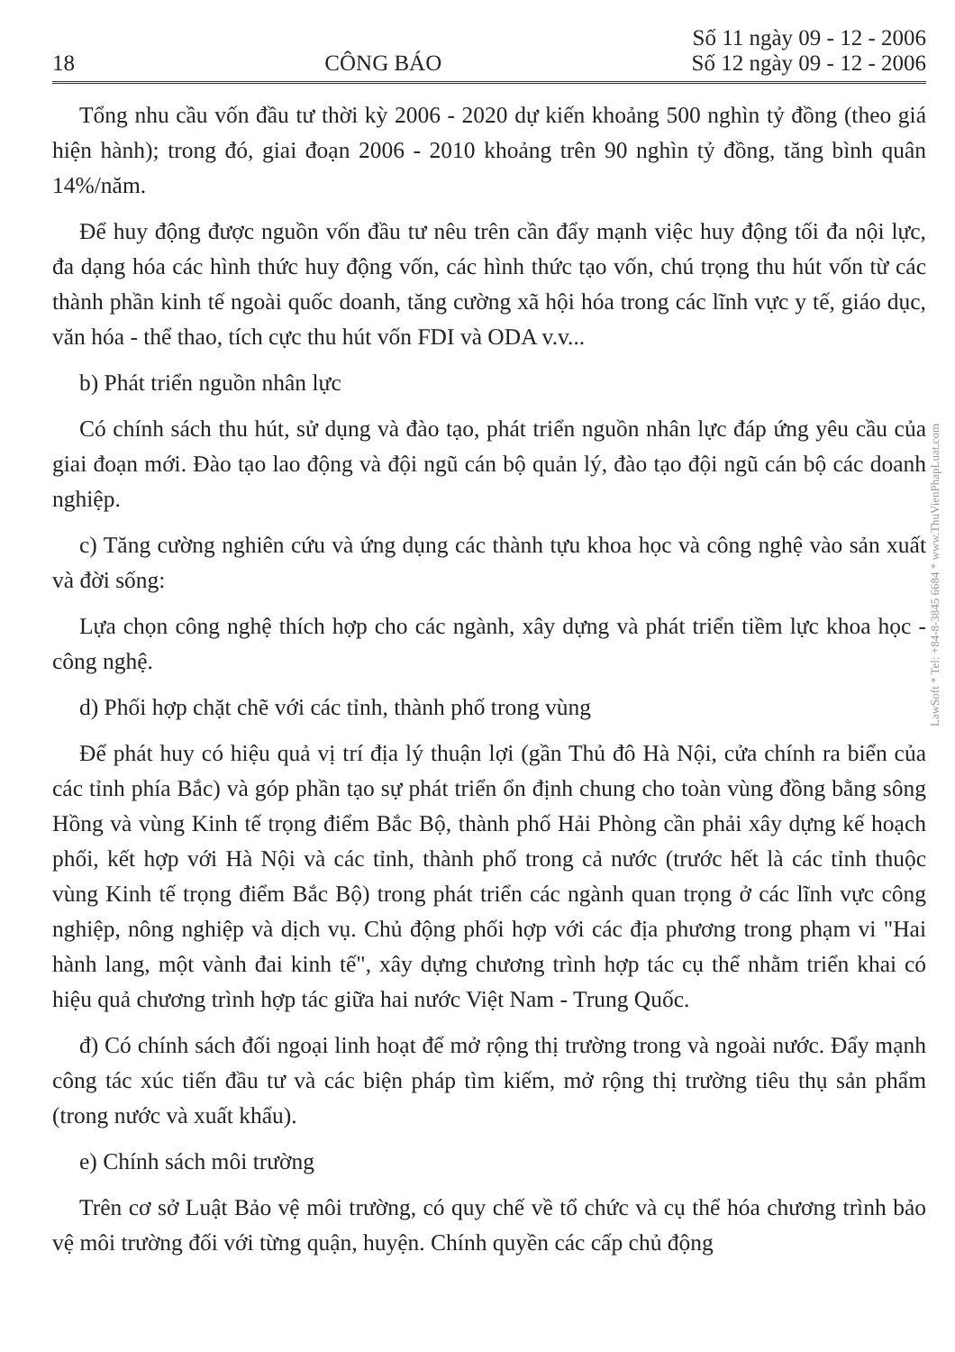18 CÔNG BÁO Số 11 ngày 09 - 12 - 2006
Số 12 ngày 09 - 12 - 2006
Tổng nhu cầu vốn đầu tư thời kỳ 2006 - 2020 dự kiến khoảng 500 nghìn tỷ đồng (theo giá hiện hành); trong đó, giai đoạn 2006 - 2010 khoảng trên 90 nghìn tỷ đồng, tăng bình quân 14%/năm.
Để huy động được nguồn vốn đầu tư nêu trên cần đẩy mạnh việc huy động tối đa nội lực, đa dạng hóa các hình thức huy động vốn, các hình thức tạo vốn, chú trọng thu hút vốn từ các thành phần kinh tế ngoài quốc doanh, tăng cường xã hội hóa trong các lĩnh vực y tế, giáo dục, văn hóa - thể thao, tích cực thu hút vốn FDI và ODA v.v...
b) Phát triển nguồn nhân lực
Có chính sách thu hút, sử dụng và đào tạo, phát triển nguồn nhân lực đáp ứng yêu cầu của giai đoạn mới. Đào tạo lao động và đội ngũ cán bộ quản lý, đào tạo đội ngũ cán bộ các doanh nghiệp.
c) Tăng cường nghiên cứu và ứng dụng các thành tựu khoa học và công nghệ vào sản xuất và đời sống:
Lựa chọn công nghệ thích hợp cho các ngành, xây dựng và phát triển tiềm lực khoa học - công nghệ.
d) Phối hợp chặt chẽ với các tỉnh, thành phố trong vùng
Để phát huy có hiệu quả vị trí địa lý thuận lợi (gần Thủ đô Hà Nội, cửa chính ra biển của các tỉnh phía Bắc) và góp phần tạo sự phát triển ổn định chung cho toàn vùng đồng bằng sông Hồng và vùng Kinh tế trọng điểm Bắc Bộ, thành phố Hải Phòng cần phải xây dựng kế hoạch phối, kết hợp với Hà Nội và các tỉnh, thành phố trong cả nước (trước hết là các tỉnh thuộc vùng Kinh tế trọng điểm Bắc Bộ) trong phát triển các ngành quan trọng ở các lĩnh vực công nghiệp, nông nghiệp và dịch vụ. Chủ động phối hợp với các địa phương trong phạm vi "Hai hành lang, một vành đai kinh tế", xây dựng chương trình hợp tác cụ thể nhằm triển khai có hiệu quả chương trình hợp tác giữa hai nước Việt Nam - Trung Quốc.
đ) Có chính sách đối ngoại linh hoạt để mở rộng thị trường trong và ngoài nước. Đẩy mạnh công tác xúc tiến đầu tư và các biện pháp tìm kiếm, mở rộng thị trường tiêu thụ sản phẩm (trong nước và xuất khẩu).
e) Chính sách môi trường
Trên cơ sở Luật Bảo vệ môi trường, có quy chế về tổ chức và cụ thể hóa chương trình bảo vệ môi trường đối với từng quận, huyện. Chính quyền các cấp chủ động
LawSoft * Tel: +84-8-3845 6684 * www.ThuVienPhapLuat.com